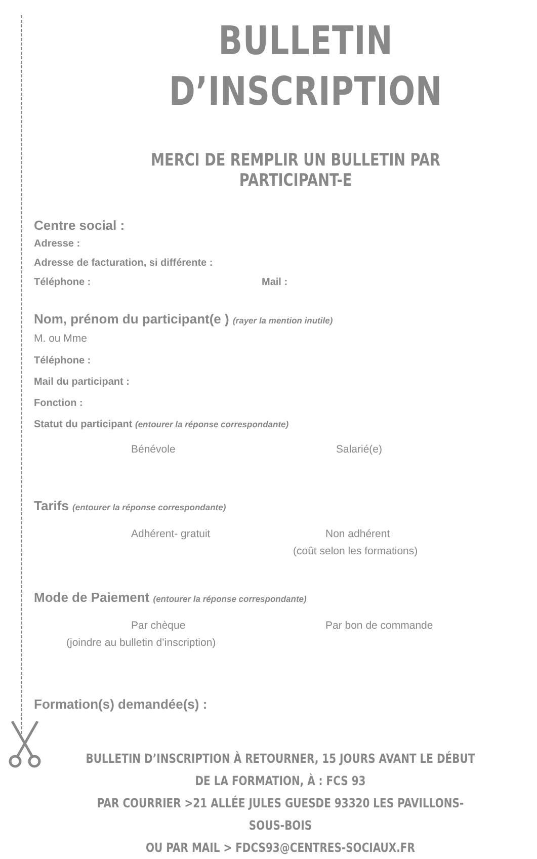BULLETIN D’INSCRIPTION
MERCI DE REMPLIR UN BULLETIN PAR PARTICIPANT-E
Centre social :
Adresse :
Adresse de facturation, si différente :
Téléphone : Mail :
Nom, prénom du participant(e ) (rayer la mention inutile)
M. ou Mme
Téléphone :
Mail du participant :
Fonction :
Statut du participant (entourer la réponse correspondante)
Bénévole Salarié(e)
Tarifs (entourer la réponse correspondante)
Adhérent- gratuit Non adhérent
(coût selon les formations)
Mode de Paiement (entourer la réponse correspondante)
Par chèque Par bon de commande
(joindre au bulletin d’inscription)
Formation(s) demandée(s) :
BULLETIN D’INSCRIPTION À RETOURNER, 15 JOURS AVANT LE DÉBUT DE LA FORMATION, À : FCS 93
PAR COURRIER >21 ALLÉE JULES GUESDE 93320 LES PAVILLONS-SOUS-BOIS
OU PAR MAIL > FDCS93@CENTRES-SOCIAUX.FR